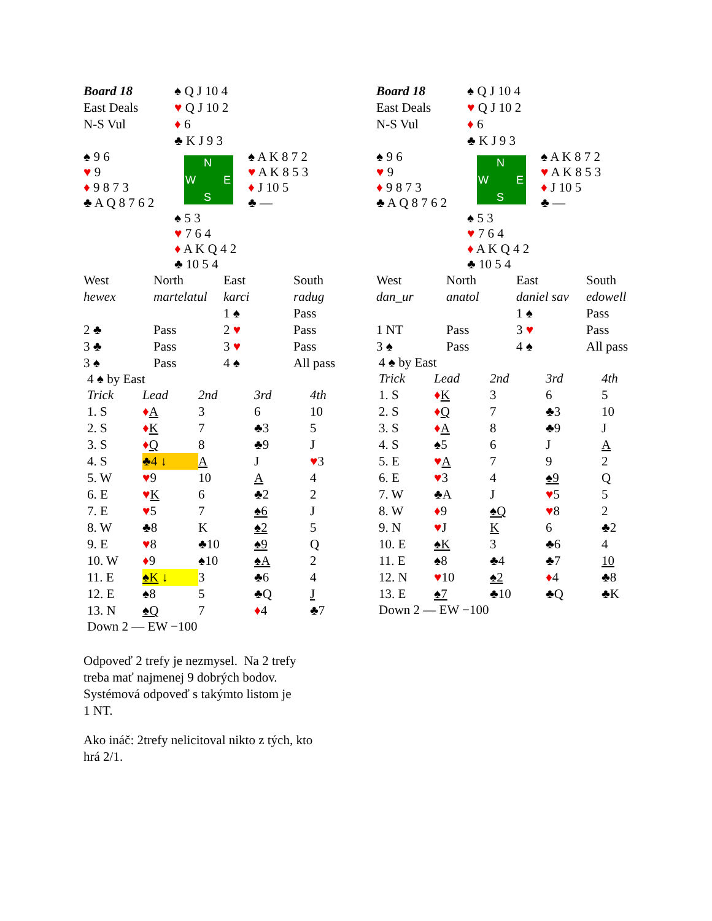| Board 18 | ♠ Q J 10 4 | |
| East Deals | ♥ Q J 10 2 | |
| N-S Vul | ♦ 6 | |
| | ♣ K J 9 3 | |
| ♠ 9 6 ♥ 9 ♦ 9 8 7 3 ♣ A Q 8 7 6 2 | N W E S | ♠ A K 8 7 2 ♥ A K 8 5 3 ♦ J 10 5 ♣ — |
| | ♠ 5 3 ♥ 7 6 4 ♦ A K Q 4 2 ♣ 10 5 4 | |
| West | North | East | South |
| hewex | martelatul | karci | radug |
| | | 1 ♠ | Pass |
| 2 ♣ | Pass | 2 ♥ | Pass |
| 3 ♣ | Pass | 3 ♥ | Pass |
| 3 ♠ | Pass | 4 ♠ | All pass |
4 ♠ by East
| Trick | Lead | 2nd | 3rd | 4th |
| 1. S | ♦ A | 3 | 6 | 10 |
| 2. S | ♦ K | 7 | ♣3 | 5 |
| 3. S | ♦ Q | 8 | ♣9 | J |
| 4. S | ♣4 ↓ | A | J | ♥ 3 |
| 5. W | ♥ 9 | 10 | A | 4 |
| 6. E | ♥ K | 6 | ♣2 | 2 |
| 7. E | ♥ 5 | 7 | ♠6 | J |
| 8. W | ♣8 | K | ♠2 | 5 |
| 9. E | ♥ 8 | ♣10 | ♠9 | Q |
| 10. W | ♦ 9 | ♠10 | ♠A | 2 |
| 11. E | ♠K ↓ | 3 | ♣6 | 4 |
| 12. E | ♠8 | 5 | ♣Q | J |
| 13. N | ♠Q | 7 | ♦ 4 | ♣7 |
Down 2 — EW −100
Odpoveď 2 trefy je nezmysel. Na 2 trefy
treba mať najmenej 9 dobrých bodov.
Systémová odpoveď s takýmto listom je
1 NT.
Ako ináč: 2trefy nelicitoval nikto z tých, kto
hrá 2/1.
| Board 18 | ♠ Q J 10 4 | |
| East Deals | ♥ Q J 10 2 | |
| N-S Vul | ♦ 6 | |
| | ♣ K J 9 3 | |
| ♠ 9 6 ♥ 9 ♦ 9 8 7 3 ♣ A Q 8 7 6 2 | N W E S | ♠ A K 8 7 2 ♥ A K 8 5 3 ♦ J 10 5 ♣ — |
| | ♠ 5 3 ♥ 7 6 4 ♦ A K Q 4 2 ♣ 10 5 4 | |
| West | North | East | South |
| dan_ur | anatol | daniel sav | edowell |
| | | 1 ♠ | Pass |
| 1 NT | Pass | 3 ♥ | Pass |
| 3 ♠ | Pass | 4 ♠ | All pass |
4 ♠ by East
| Trick | Lead | 2nd | 3rd | 4th |
| 1. S | ♦ K | 3 | 6 | 5 |
| 2. S | ♦ Q | 7 | ♣3 | 10 |
| 3. S | ♦ A | 8 | ♣9 | J |
| 4. S | ♠5 | 6 | J | A |
| 5. E | ♥ A | 7 | 9 | 2 |
| 6. E | ♥ 3 | 4 | ♠9 | Q |
| 7. W | ♣A | J | ♥ 5 | 5 |
| 8. W | ♦ 9 | ♠Q | ♥ 8 | 2 |
| 9. N | ♥ J | K | 6 | ♣2 |
| 10. E | ♠K | 3 | ♣6 | 4 |
| 11. E | ♠8 | ♣4 | ♣7 | 10 |
| 12. N | ♥ 10 | ♠2 | ♦ 4 | ♣8 |
| 13. E | ♠7 | ♣10 | ♣Q | ♣K |
Down 2 — EW −100